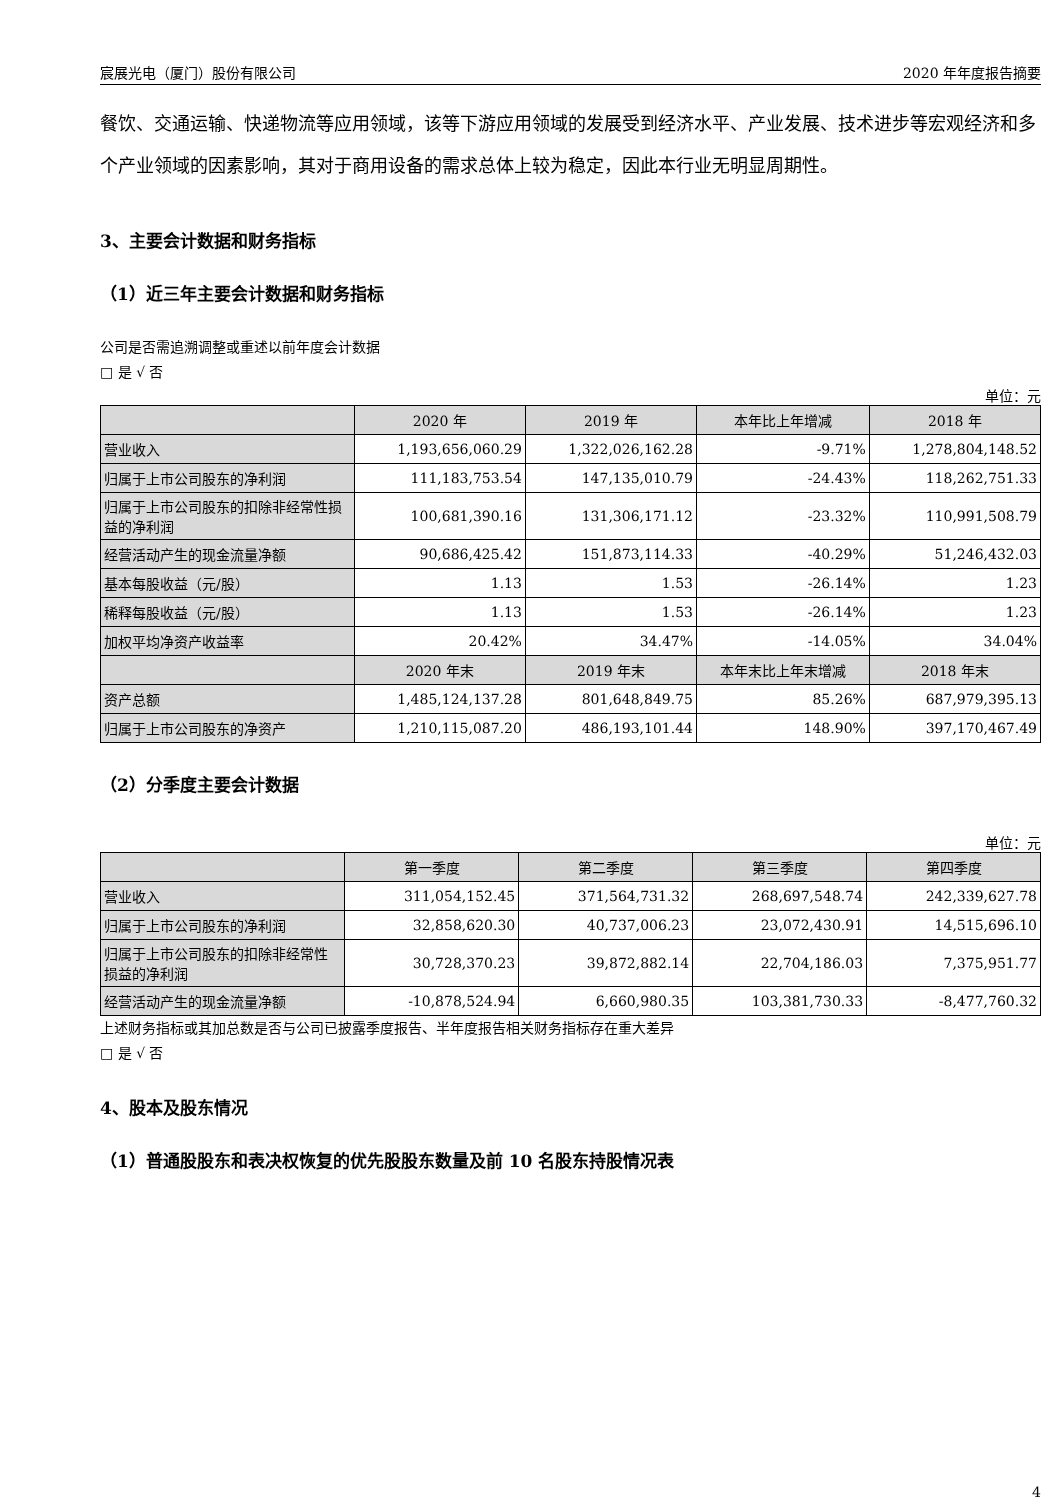宸展光电（厦门）股份有限公司 2020 年年度报告摘要
餐饮、交通运输、快递物流等应用领域，该等下游应用领域的发展受到经济水平、产业发展、技术进步等宏观经济和多个产业领域的因素影响，其对于商用设备的需求总体上较为稳定，因此本行业无明显周期性。
3、主要会计数据和财务指标
（1）近三年主要会计数据和财务指标
公司是否需追溯调整或重述以前年度会计数据
□ 是 √ 否
单位：元
| | 2020 年 | 2019 年 | 本年比上年增减 | 2018 年 |
| --- | --- | --- | --- | --- |
| 营业收入 | 1,193,656,060.29 | 1,322,026,162.28 | -9.71% | 1,278,804,148.52 |
| 归属于上市公司股东的净利润 | 111,183,753.54 | 147,135,010.79 | -24.43% | 118,262,751.33 |
| 归属于上市公司股东的扣除非经常性损益的净利润 | 100,681,390.16 | 131,306,171.12 | -23.32% | 110,991,508.79 |
| 经营活动产生的现金流量净额 | 90,686,425.42 | 151,873,114.33 | -40.29% | 51,246,432.03 |
| 基本每股收益（元/股） | 1.13 | 1.53 | -26.14% | 1.23 |
| 稀释每股收益（元/股） | 1.13 | 1.53 | -26.14% | 1.23 |
| 加权平均净资产收益率 | 20.42% | 34.47% | -14.05% | 34.04% |
| | 2020 年末 | 2019 年末 | 本年末比上年末增减 | 2018 年末 |
| 资产总额 | 1,485,124,137.28 | 801,648,849.75 | 85.26% | 687,979,395.13 |
| 归属于上市公司股东的净资产 | 1,210,115,087.20 | 486,193,101.44 | 148.90% | 397,170,467.49 |
（2）分季度主要会计数据
单位：元
| | 第一季度 | 第二季度 | 第三季度 | 第四季度 |
| --- | --- | --- | --- | --- |
| 营业收入 | 311,054,152.45 | 371,564,731.32 | 268,697,548.74 | 242,339,627.78 |
| 归属于上市公司股东的净利润 | 32,858,620.30 | 40,737,006.23 | 23,072,430.91 | 14,515,696.10 |
| 归属于上市公司股东的扣除非经常性损益的净利润 | 30,728,370.23 | 39,872,882.14 | 22,704,186.03 | 7,375,951.77 |
| 经营活动产生的现金流量净额 | -10,878,524.94 | 6,660,980.35 | 103,381,730.33 | -8,477,760.32 |
上述财务指标或其加总数是否与公司已披露季度报告、半年度报告相关财务指标存在重大差异
□ 是 √ 否
4、股本及股东情况
（1）普通股股东和表决权恢复的优先股股东数量及前 10 名股东持股情况表
4